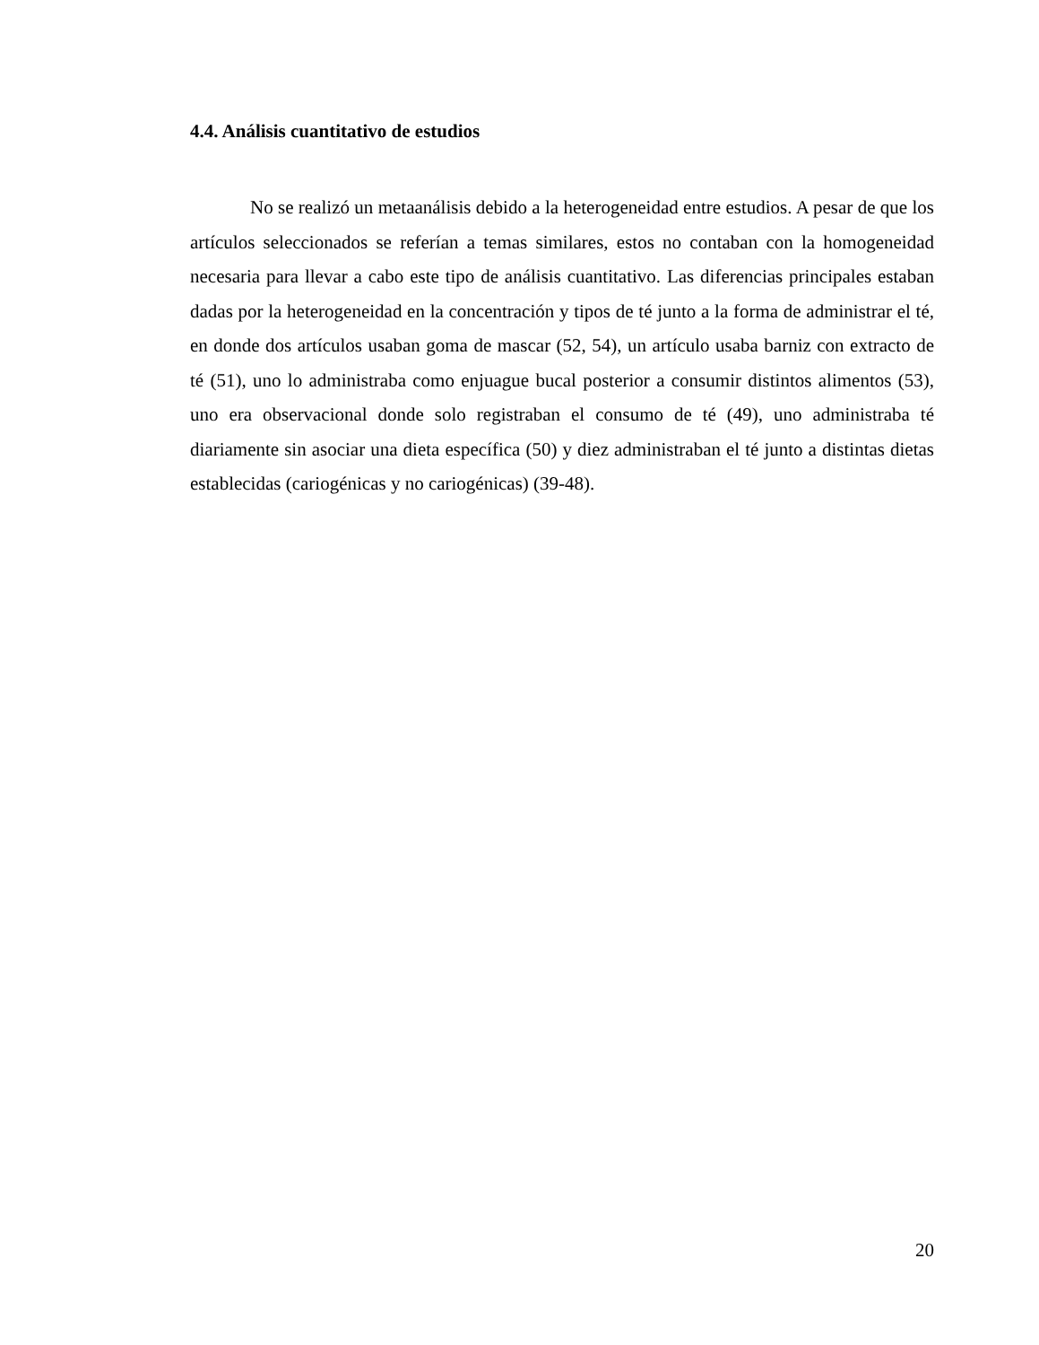4.4. Análisis cuantitativo de estudios
No se realizó un metaanálisis debido a la heterogeneidad entre estudios. A pesar de que los artículos seleccionados se referían a temas similares, estos no contaban con la homogeneidad necesaria para llevar a cabo este tipo de análisis cuantitativo. Las diferencias principales estaban dadas por la heterogeneidad en la concentración y tipos de té junto a la forma de administrar el té, en donde dos artículos usaban goma de mascar (52, 54), un artículo usaba barniz con extracto de té (51), uno lo administraba como enjuague bucal posterior a consumir distintos alimentos (53), uno era observacional donde solo registraban el consumo de té (49), uno administraba té diariamente sin asociar una dieta específica (50) y diez administraban el té junto a distintas dietas establecidas (cariogénicas y no cariogénicas) (39-48).
20